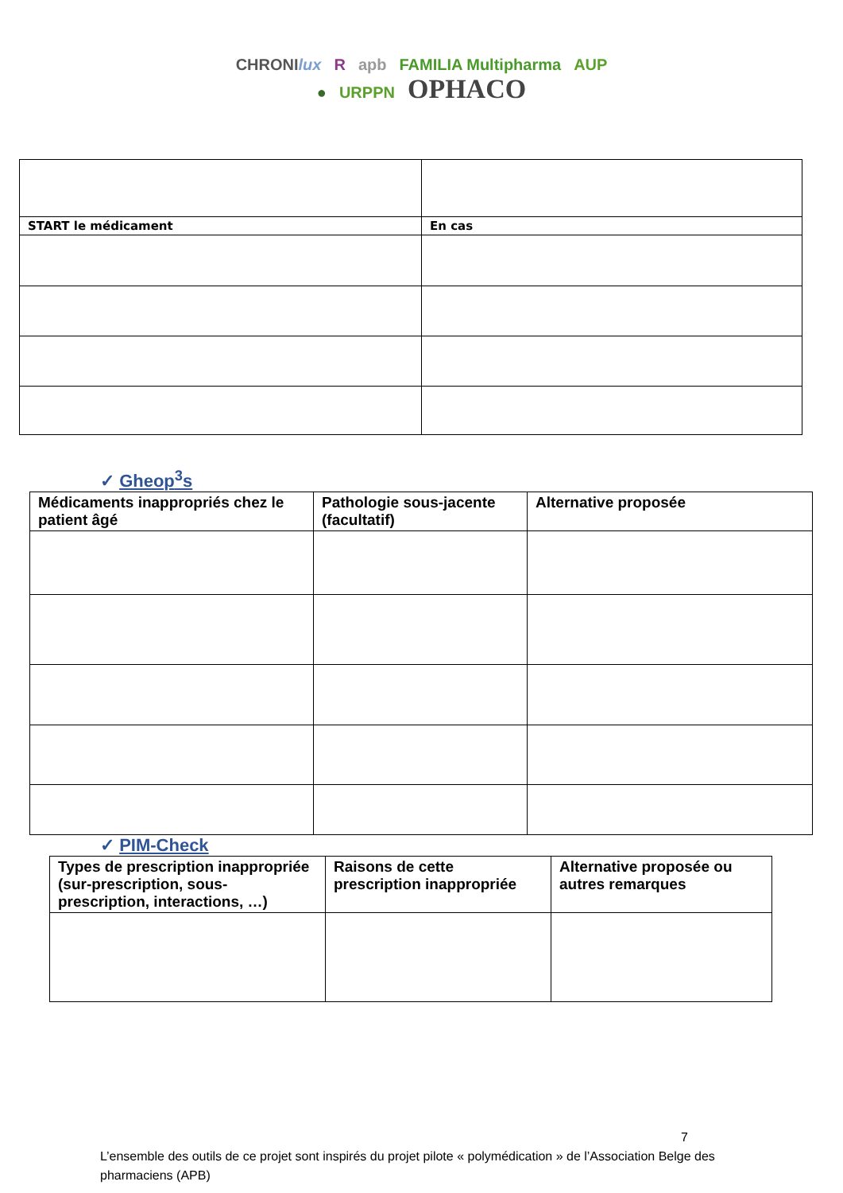CHRONIlux R apb FAMILIA Multipharma AUP
● URPPN OPHACO
| START le médicament | En cas |
| --- | --- |
✓ Gheop<sup>3</sup>s
| Médicaments inappropriés chez le patient âgé | Pathologie sous-jacente (facultatif) | Alternative proposée |
| --- | --- | --- |
✓ PIM-Check
| Types de prescription inappropriée (sur-prescription, sous-prescription, interactions, …) | Raisons de cette prescription inappropriée | Alternative proposée ou autres remarques |
| --- | --- | --- |
7
L’ensemble des outils de ce projet sont inspirés du projet pilote « polymédication » de l’Association Belge des pharmaciens (APB)